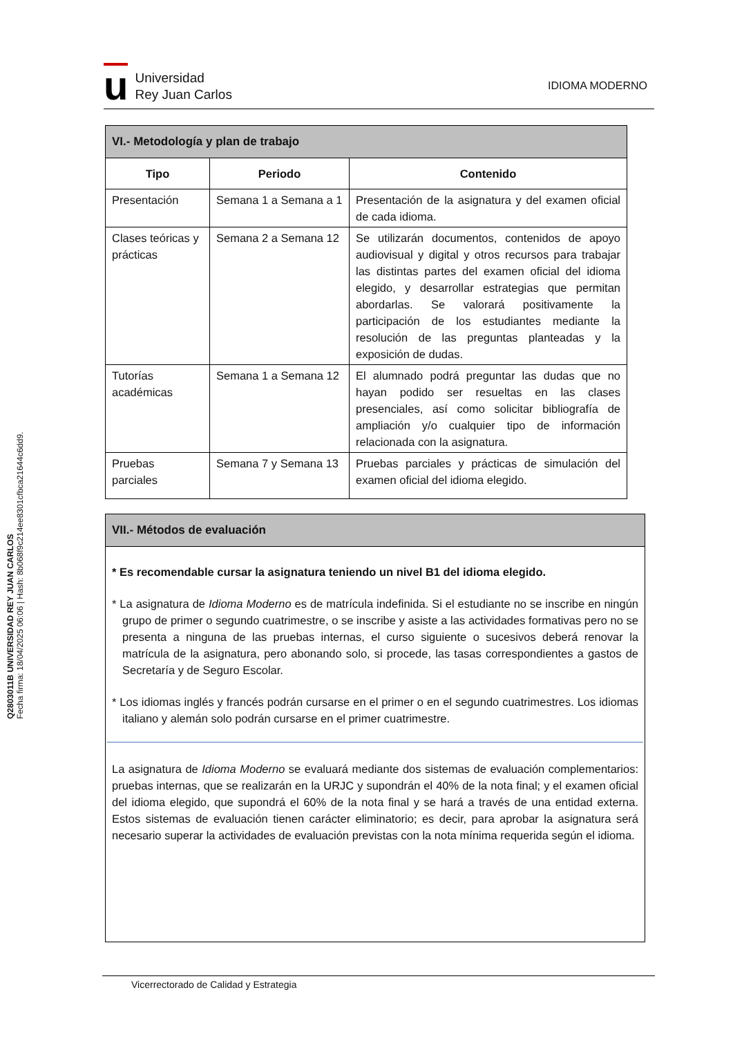Q2803011B UNIVERSIDAD REY JUAN CARLOS
Fecha firma: 18/04/2025 06:06 | Hash: 8b068f9c214ee8301cfbca21644c6dd9.
u
Universidad
Rey Juan Carlos
IDIOMA MODERNO
| VI.- Metodología y plan de trabajo | | |
| --- | --- | --- |
| Tipo | Periodo | Contenido |
| Presentación | Semana 1 a Semana a 1 | Presentación de la asignatura y del examen oficial de cada idioma. |
| Clases teóricas y prácticas | Semana 2 a Semana 12 | Se utilizarán documentos, contenidos de apoyo audiovisual y digital y otros recursos para trabajar las distintas partes del examen oficial del idioma elegido, y desarrollar estrategias que permitan abordarlas. Se valorará positivamente la participación de los estudiantes mediante la resolución de las preguntas planteadas y la exposición de dudas. |
| Tutorías académicas | Semana 1 a Semana 12 | El alumnado podrá preguntar las dudas que no hayan podido ser resueltas en las clases presenciales, así como solicitar bibliografía de ampliación y/o cualquier tipo de información relacionada con la asignatura. |
| Pruebas parciales | Semana 7 y Semana 13 | Pruebas parciales y prácticas de simulación del examen oficial del idioma elegido. |
VII.- Métodos de evaluación
* Es recomendable cursar la asignatura teniendo un nivel B1 del idioma elegido.
* La asignatura de Idioma Moderno es de matrícula indefinida. Si el estudiante no se inscribe en ningún grupo de primer o segundo cuatrimestre, o se inscribe y asiste a las actividades formativas pero no se presenta a ninguna de las pruebas internas, el curso siguiente o sucesivos deberá renovar la matrícula de la asignatura, pero abonando solo, si procede, las tasas correspondientes a gastos de Secretaría y de Seguro Escolar.
* Los idiomas inglés y francés podrán cursarse en el primer o en el segundo cuatrimestres. Los idiomas italiano y alemán solo podrán cursarse en el primer cuatrimestre.
La asignatura de Idioma Moderno se evaluará mediante dos sistemas de evaluación complementarios: pruebas internas, que se realizarán en la URJC y supondrán el 40% de la nota final; y el examen oficial del idioma elegido, que supondrá el 60% de la nota final y se hará a través de una entidad externa. Estos sistemas de evaluación tienen carácter eliminatorio; es decir, para aprobar la asignatura será necesario superar la actividades de evaluación previstas con la nota mínima requerida según el idioma.
Vicerrectorado de Calidad y Estrategia